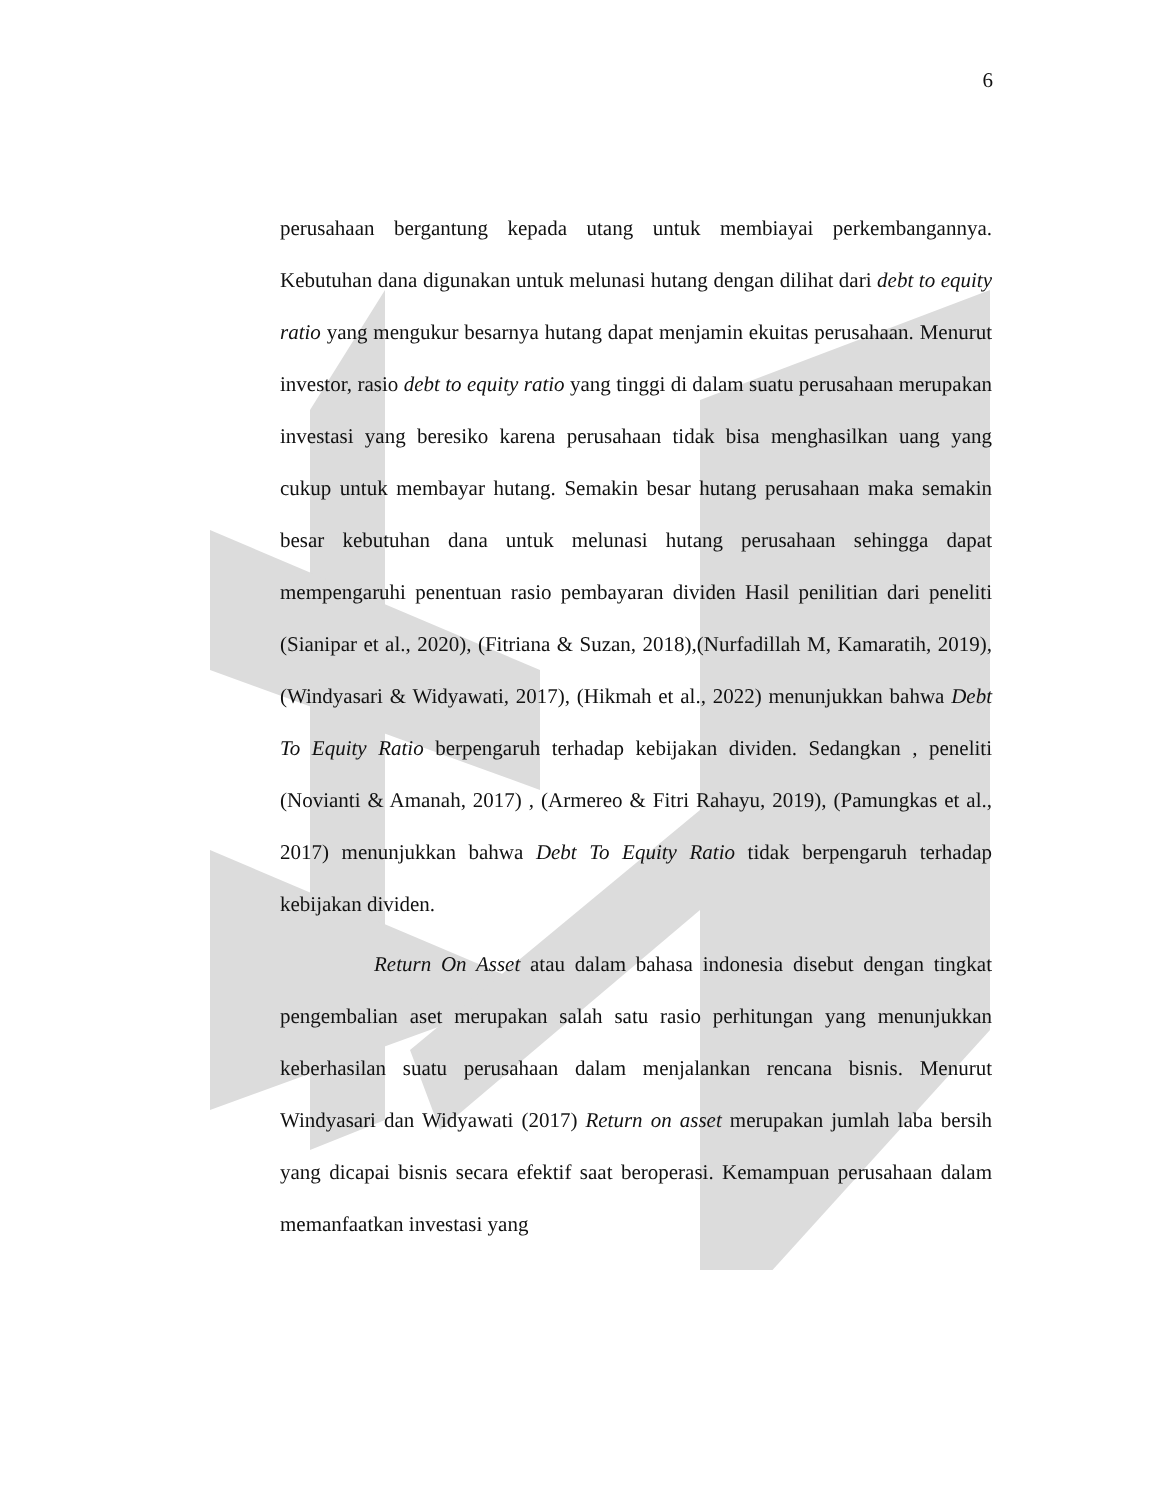6
perusahaan bergantung kepada utang untuk membiayai perkembangannya. Kebutuhan dana digunakan untuk melunasi hutang dengan dilihat dari debt to equity ratio yang mengukur besarnya hutang dapat menjamin ekuitas perusahaan. Menurut investor, rasio debt to equity ratio yang tinggi di dalam suatu perusahaan merupakan investasi yang beresiko karena perusahaan tidak bisa menghasilkan uang yang cukup untuk membayar hutang. Semakin besar hutang perusahaan maka semakin besar kebutuhan dana untuk melunasi hutang perusahaan sehingga dapat mempengaruhi penentuan rasio pembayaran dividen Hasil penilitian dari peneliti (Sianipar et al., 2020), (Fitriana & Suzan, 2018),(Nurfadillah M, Kamaratih, 2019), (Windyasari & Widyawati, 2017), (Hikmah et al., 2022) menunjukkan bahwa Debt To Equity Ratio berpengaruh terhadap kebijakan dividen. Sedangkan , peneliti (Novianti & Amanah, 2017) , (Armereo & Fitri Rahayu, 2019), (Pamungkas et al., 2017) menunjukkan bahwa Debt To Equity Ratio tidak berpengaruh terhadap kebijakan dividen.
Return On Asset atau dalam bahasa indonesia disebut dengan tingkat pengembalian aset merupakan salah satu rasio perhitungan yang menunjukkan keberhasilan suatu perusahaan dalam menjalankan rencana bisnis. Menurut Windyasari dan Widyawati (2017) Return on asset merupakan jumlah laba bersih yang dicapai bisnis secara efektif saat beroperasi. Kemampuan perusahaan dalam memanfaatkan investasi yang